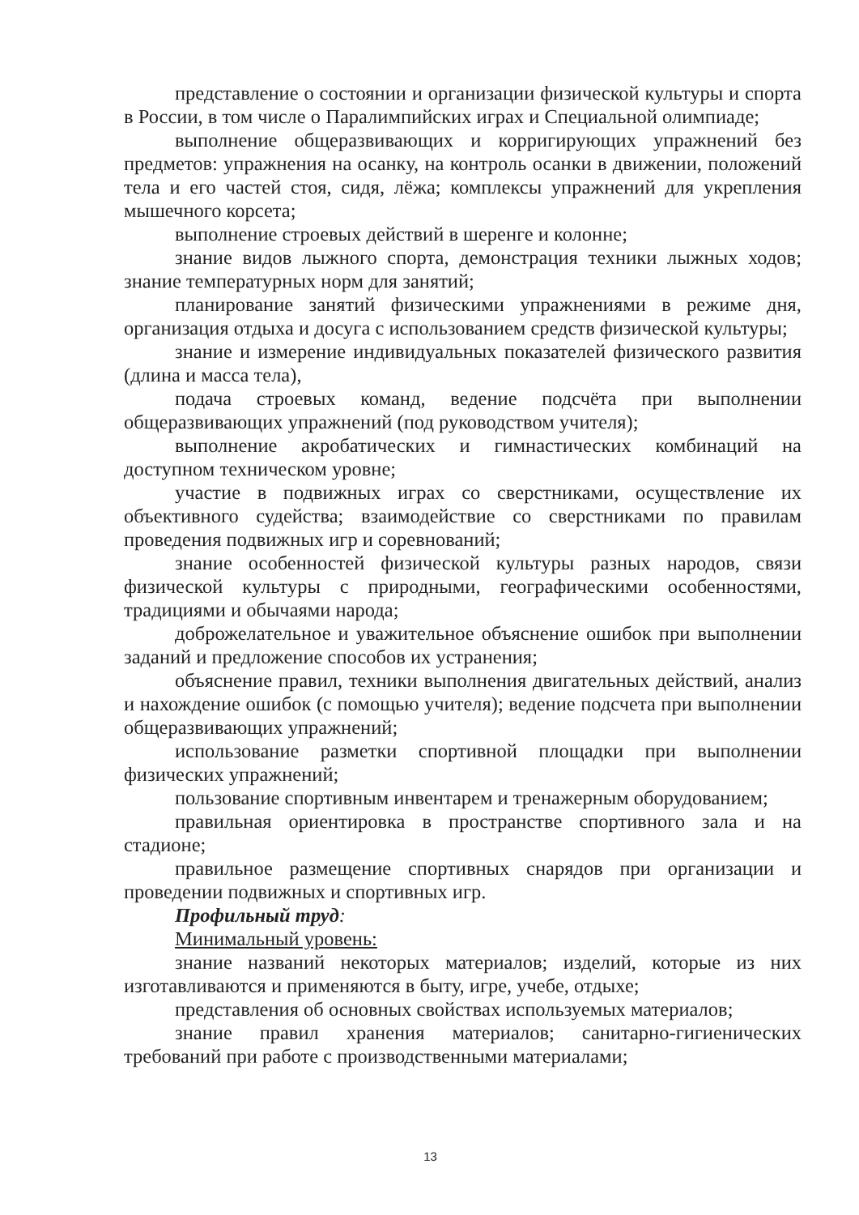представление о состоянии и организации физической культуры и спорта в России, в том числе о Паралимпийских играх и Специальной олимпиаде;
выполнение общеразвивающих и корригирующих упражнений без предметов: упражнения на осанку, на контроль осанки в движении, положений тела и его частей стоя, сидя, лёжа; комплексы упражнений для укрепления мышечного корсета;
выполнение строевых действий в шеренге и колонне;
знание видов лыжного спорта, демонстрация техники лыжных ходов; знание температурных норм для занятий;
планирование занятий физическими упражнениями в режиме дня, организация отдыха и досуга с использованием средств физической культуры;
знание и измерение индивидуальных показателей физического развития (длина и масса тела),
подача строевых команд, ведение подсчёта при выполнении общеразвивающих упражнений (под руководством учителя);
выполнение акробатических и гимнастических комбинаций на доступном техническом уровне;
участие в подвижных играх со сверстниками, осуществление их объективного судейства; взаимодействие со сверстниками по правилам проведения подвижных игр и соревнований;
знание особенностей физической культуры разных народов, связи физической культуры с природными, географическими особенностями, традициями и обычаями народа;
доброжелательное и уважительное объяснение ошибок при выполнении заданий и предложение способов их устранения;
объяснение правил, техники выполнения двигательных действий, анализ и нахождение ошибок (с помощью учителя); ведение подсчета при выполнении общеразвивающих упражнений;
использование разметки спортивной площадки при выполнении физических упражнений;
пользование спортивным инвентарем и тренажерным оборудованием;
правильная ориентировка в пространстве спортивного зала и на стадионе;
правильное размещение спортивных снарядов при организации и проведении подвижных и спортивных игр.
Профильный труд:
Минимальный уровень:
знание названий некоторых материалов; изделий, которые из них изготавливаются и применяются в быту, игре, учебе, отдыхе;
представления об основных свойствах используемых материалов;
знание правил хранения материалов; санитарно-гигиенических требований при работе с производственными материалами;
13